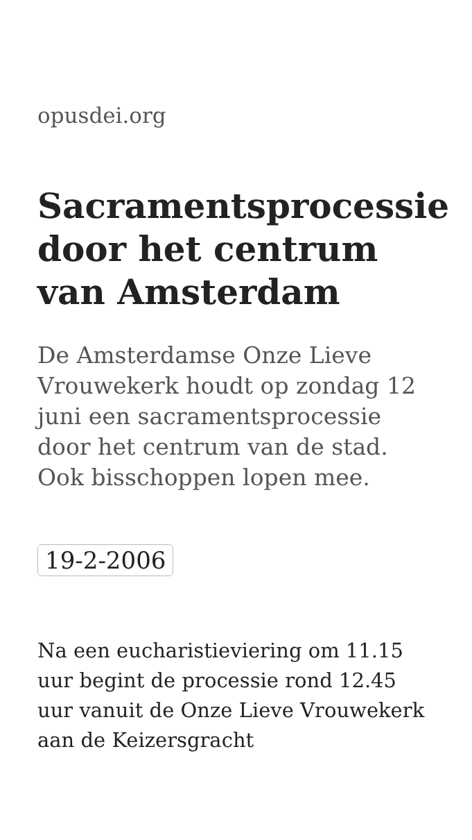opusdei.org
Sacramentsprocessie door het centrum van Amsterdam
De Amsterdamse Onze Lieve Vrouwekerk houdt op zondag 12 juni een sacramentsprocessie door het centrum van de stad. Ook bisschoppen lopen mee.
19-2-2006
Na een eucharistieviering om 11.15 uur begint de processie rond 12.45 uur vanuit de Onze Lieve Vrouwekerk aan de Keizersgracht